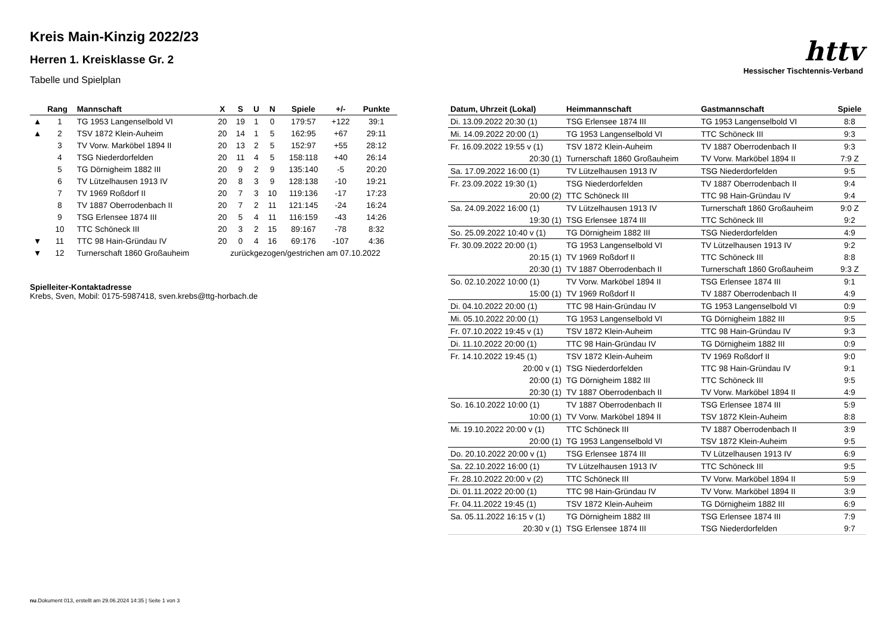httv
Hessischer Tischtennis-Verband
Kreis Main-Kinzig 2022/23
Herren 1. Kreisklasse Gr. 2
Tabelle und Spielplan
| | Rang | Mannschaft | X | S | U | N | Spiele | +/- | Punkte |
| --- | --- | --- | --- | --- | --- | --- | --- | --- | --- |
| ▲ | 1 | TG 1953 Langenselbold VI | 20 | 19 | 1 | 0 | 179:57 | +122 | 39:1 |
| ▲ | 2 | TSV 1872 Klein-Auheim | 20 | 14 | 1 | 5 | 162:95 | +67 | 29:11 |
| | 3 | TV Vorw. Marköbel 1894 II | 20 | 13 | 2 | 5 | 152:97 | +55 | 28:12 |
| | 4 | TSG Niederdorfelden | 20 | 11 | 4 | 5 | 158:118 | +40 | 26:14 |
| | 5 | TG Dörnigheim 1882 III | 20 | 9 | 2 | 9 | 135:140 | -5 | 20:20 |
| | 6 | TV Lützelhausen 1913 IV | 20 | 8 | 3 | 9 | 128:138 | -10 | 19:21 |
| | 7 | TV 1969 Roßdorf II | 20 | 7 | 3 | 10 | 119:136 | -17 | 17:23 |
| | 8 | TV 1887 Oberrodenbach II | 20 | 7 | 2 | 11 | 121:145 | -24 | 16:24 |
| | 9 | TSG Erlensee 1874 III | 20 | 5 | 4 | 11 | 116:159 | -43 | 14:26 |
| | 10 | TTC Schöneck III | 20 | 3 | 2 | 15 | 89:167 | -78 | 8:32 |
| ▼ | 11 | TTC 98 Hain-Gründau IV | 20 | 0 | 4 | 16 | 69:176 | -107 | 4:36 |
| ▼ | 12 | Turnerschaft 1860 Großauheim | zurückgezogen/gestrichen am 07.10.2022 | | | | | | |
Spielleiter-Kontaktadresse
Krebs, Sven, Mobil: 0175-5987418, sven.krebs@ttg-horbach.de
| Datum, Uhrzeit (Lokal) | Heimmannschaft | Gastmannschaft | Spiele |
| --- | --- | --- | --- |
| Di. 13.09.2022 20:30 (1) | TSG Erlensee 1874 III | TG 1953 Langenselbold VI | 8:8 |
| Mi. 14.09.2022 20:00 (1) | TG 1953 Langenselbold VI | TTC Schöneck III | 9:3 |
| Fr. 16.09.2022 19:55 v (1) | TSV 1872 Klein-Auheim | TV 1887 Oberrodenbach II | 9:3 |
| 20:30 (1) | Turnerschaft 1860 Großauheim | TV Vorw. Marköbel 1894 II | 7:9 Z |
| Sa. 17.09.2022 16:00 (1) | TV Lützelhausen 1913 IV | TSG Niederdorfelden | 9:5 |
| Fr. 23.09.2022 19:30 (1) | TSG Niederdorfelden | TV 1887 Oberrodenbach II | 9:4 |
| 20:00 (2) | TTC Schöneck III | TTC 98 Hain-Gründau IV | 9:4 |
| Sa. 24.09.2022 16:00 (1) | TV Lützelhausen 1913 IV | Turnerschaft 1860 Großauheim | 9:0 Z |
| 19:30 (1) | TSG Erlensee 1874 III | TTC Schöneck III | 9:2 |
| So. 25.09.2022 10:40 v (1) | TG Dörnigheim 1882 III | TSG Niederdorfelden | 4:9 |
| Fr. 30.09.2022 20:00 (1) | TG 1953 Langenselbold VI | TV Lützelhausen 1913 IV | 9:2 |
| 20:15 (1) | TV 1969 Roßdorf II | TTC Schöneck III | 8:8 |
| 20:30 (1) | TV 1887 Oberrodenbach II | Turnerschaft 1860 Großauheim | 9:3 Z |
| So. 02.10.2022 10:00 (1) | TV Vorw. Marköbel 1894 II | TSG Erlensee 1874 III | 9:1 |
| 15:00 (1) | TV 1969 Roßdorf II | TV 1887 Oberrodenbach II | 4:9 |
| Di. 04.10.2022 20:00 (1) | TTC 98 Hain-Gründau IV | TG 1953 Langenselbold VI | 0:9 |
| Mi. 05.10.2022 20:00 (1) | TG 1953 Langenselbold VI | TG Dörnigheim 1882 III | 9:5 |
| Fr. 07.10.2022 19:45 v (1) | TSV 1872 Klein-Auheim | TTC 98 Hain-Gründau IV | 9:3 |
| Di. 11.10.2022 20:00 (1) | TTC 98 Hain-Gründau IV | TG Dörnigheim 1882 III | 0:9 |
| Fr. 14.10.2022 19:45 (1) | TSV 1872 Klein-Auheim | TV 1969 Roßdorf II | 9:0 |
| 20:00 v (1) | TSG Niederdorfelden | TTC 98 Hain-Gründau IV | 9:1 |
| 20:00 (1) | TG Dörnigheim 1882 III | TTC Schöneck III | 9:5 |
| 20:30 (1) | TV 1887 Oberrodenbach II | TV Vorw. Marköbel 1894 II | 4:9 |
| So. 16.10.2022 10:00 (1) | TV 1887 Oberrodenbach II | TSG Erlensee 1874 III | 5:9 |
| 10:00 (1) | TV Vorw. Marköbel 1894 II | TSV 1872 Klein-Auheim | 8:8 |
| Mi. 19.10.2022 20:00 v (1) | TTC Schöneck III | TV 1887 Oberrodenbach II | 3:9 |
| 20:00 (1) | TG 1953 Langenselbold VI | TSV 1872 Klein-Auheim | 9:5 |
| Do. 20.10.2022 20:00 v (1) | TSG Erlensee 1874 III | TV Lützelhausen 1913 IV | 6:9 |
| Sa. 22.10.2022 16:00 (1) | TV Lützelhausen 1913 IV | TTC Schöneck III | 9:5 |
| Fr. 28.10.2022 20:00 v (2) | TTC Schöneck III | TV Vorw. Marköbel 1894 II | 5:9 |
| Di. 01.11.2022 20:00 (1) | TTC 98 Hain-Gründau IV | TV Vorw. Marköbel 1894 II | 3:9 |
| Fr. 04.11.2022 19:45 (1) | TSV 1872 Klein-Auheim | TG Dörnigheim 1882 III | 6:9 |
| Sa. 05.11.2022 16:15 v (1) | TG Dörnigheim 1882 III | TSG Erlensee 1874 III | 7:9 |
| 20:30 v (1) | TSG Erlensee 1874 III | TSG Niederdorfelden | 9:7 |
nu.Dokument 013, erstellt am 29.06.2024 14:35 | Seite 1 von 3